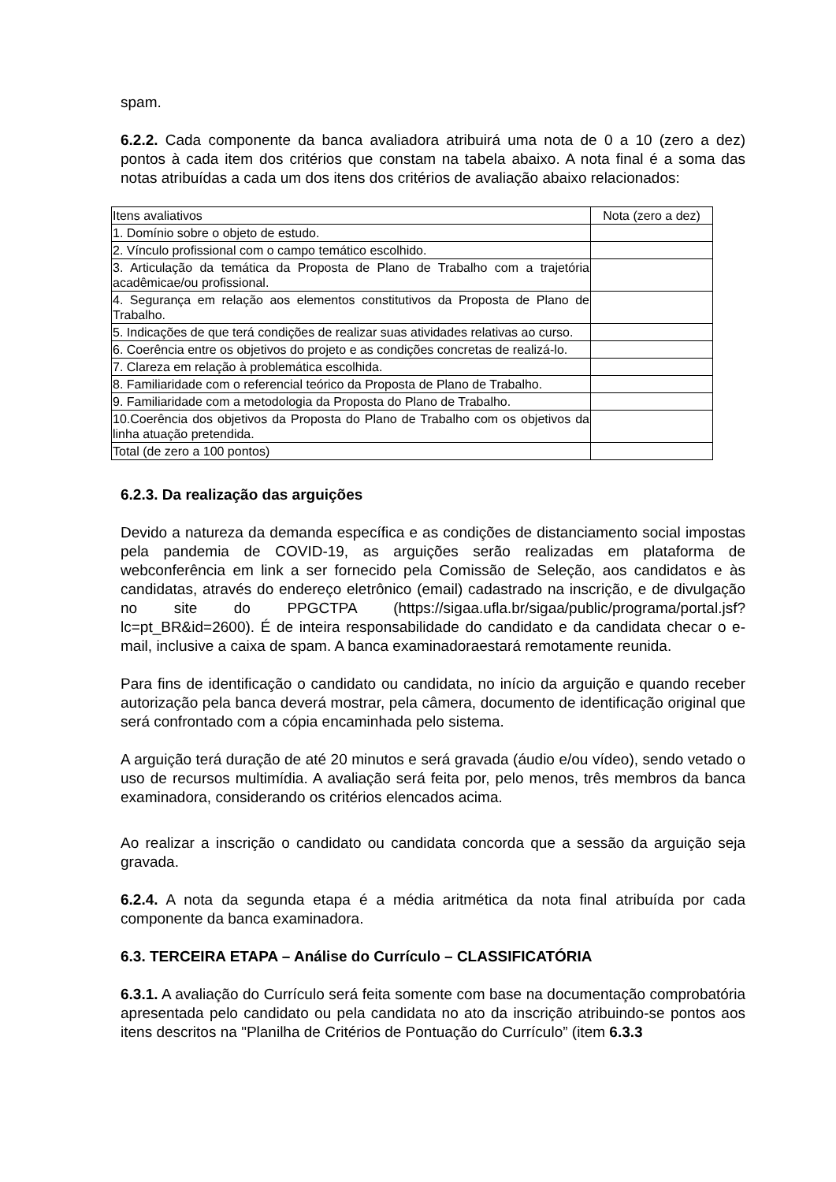spam.
6.2.2. Cada componente da banca avaliadora atribuirá uma nota de 0 a 10 (zero a dez) pontos à cada item dos critérios que constam na tabela abaixo. A nota final é a soma das notas atribuídas a cada um dos itens dos critérios de avaliação abaixo relacionados:
| Itens avaliativos | Nota (zero a dez) |
| 1. Domínio sobre o objeto de estudo. | |
| 2. Vínculo profissional com o campo temático escolhido. | |
| 3. Articulação da temática da Proposta de Plano de Trabalho com a trajetória acadêmicae/ou profissional. | |
| 4. Segurança em relação aos elementos constitutivos da Proposta de Plano de Trabalho. | |
| 5. Indicações de que terá condições de realizar suas atividades relativas ao curso. | |
| 6. Coerência entre os objetivos do projeto e as condições concretas de realizá-lo. | |
| 7. Clareza em relação à problemática escolhida. | |
| 8. Familiaridade com o referencial teórico da Proposta de Plano de Trabalho. | |
| 9. Familiaridade com a metodologia da Proposta do Plano de Trabalho. | |
| 10.Coerência dos objetivos da Proposta do Plano de Trabalho com os objetivos da linha atuação pretendida. | |
| Total (de zero a 100 pontos) | |
6.2.3. Da realização das arguições
Devido a natureza da demanda específica e as condições de distanciamento social impostas pela pandemia de COVID-19, as arguições serão realizadas em plataforma de webconferência em link a ser fornecido pela Comissão de Seleção, aos candidatos e às candidatas, através do endereço eletrônico (email) cadastrado na inscrição, e de divulgação no site do PPGCTPA (https://sigaa.ufla.br/sigaa/public/programa/portal.jsf?lc=pt_BR&id=2600). É de inteira responsabilidade do candidato e da candidata checar o e-mail, inclusive a caixa de spam. A banca examinadoraestará remotamente reunida.
Para fins de identificação o candidato ou candidata, no início da arguição e quando receber autorização pela banca deverá mostrar, pela câmera, documento de identificação original que será confrontado com a cópia encaminhada pelo sistema.
A arguição terá duração de até 20 minutos e será gravada (áudio e/ou vídeo), sendo vetado o uso de recursos multimídia. A avaliação será feita por, pelo menos, três membros da banca examinadora, considerando os critérios elencados acima.
Ao realizar a inscrição o candidato ou candidata concorda que a sessão da arguição seja gravada.
6.2.4. A nota da segunda etapa é a média aritmética da nota final atribuída por cada componente da banca examinadora.
6.3. TERCEIRA ETAPA – Análise do Currículo – CLASSIFICATÓRIA
6.3.1. A avaliação do Currículo será feita somente com base na documentação comprobatória apresentada pelo candidato ou pela candidata no ato da inscrição atribuindo-se pontos aos itens descritos na "Planilha de Critérios de Pontuação do Currículo” (item 6.3.3